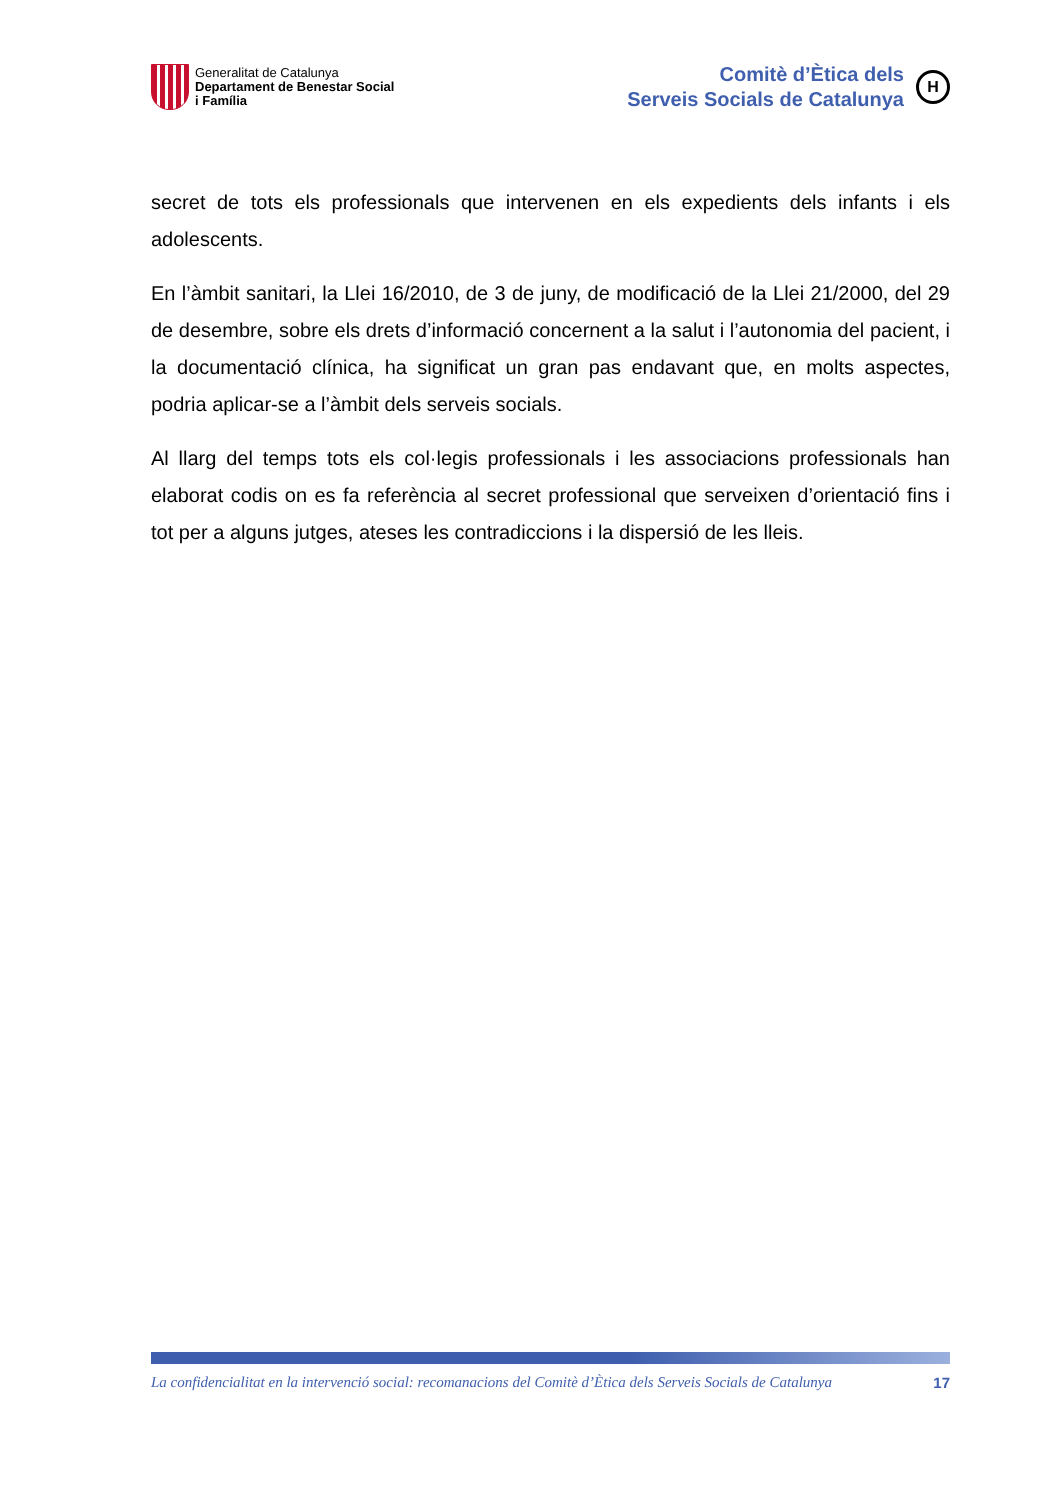Generalitat de Catalunya
Departament de Benestar Social
i Família
Comitè d’Ètica dels
Serveis Socials de Catalunya
H
secret de tots els professionals que intervenen en els expedients dels infants i els adolescents.
En l’àmbit sanitari, la Llei 16/2010, de 3 de juny, de modificació de la Llei 21/2000, del 29 de desembre, sobre els drets d’informació concernent a la salut i l’autonomia del pacient, i la documentació clínica, ha significat un gran pas endavant que, en molts aspectes, podria aplicar-se a l’àmbit dels serveis socials.
Al llarg del temps tots els col·legis professionals i les associacions professionals han elaborat codis on es fa referència al secret professional que serveixen d’orientació fins i tot per a alguns jutges, ateses les contradiccions i la dispersió de les lleis.
La confidencialitat en la intervenció social: recomanacions del Comitè d’Ètica dels Serveis Socials de Catalunya 17